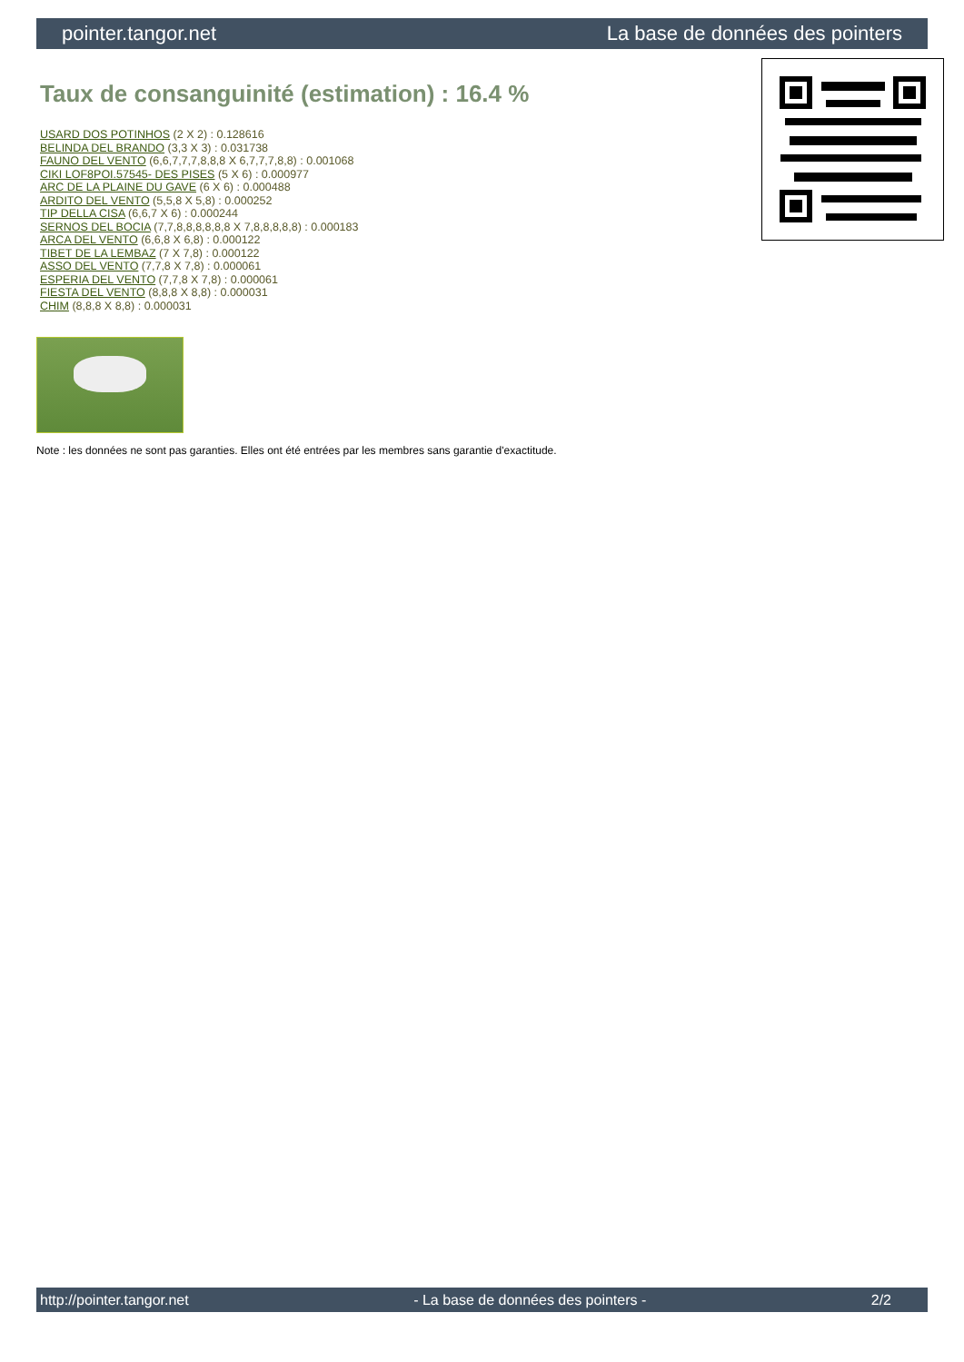pointer.tangor.net La base de données des pointers
Taux de consanguinité (estimation) : 16.4 %
USARD DOS POTINHOS (2 X 2) : 0.128616
BELINDA DEL BRANDO (3,3 X 3) : 0.031738
FAUNO DEL VENTO (6,6,7,7,7,8,8,8 X 6,7,7,7,8,8) : 0.001068
CIKI LOF8POI.57545- DES PISES (5 X 6) : 0.000977
ARC DE LA PLAINE DU GAVE (6 X 6) : 0.000488
ARDITO DEL VENTO (5,5,8 X 5,8) : 0.000252
TIP DELLA CISA (6,6,7 X 6) : 0.000244
SERNOS DEL BOCIA (7,7,8,8,8,8,8,8 X 7,8,8,8,8,8) : 0.000183
ARCA DEL VENTO (6,6,8 X 6,8) : 0.000122
TIBET DE LA LEMBAZ (7 X 7,8) : 0.000122
ASSO DEL VENTO (7,7,8 X 7,8) : 0.000061
ESPERIA DEL VENTO (7,7,8 X 7,8) : 0.000061
FIESTA DEL VENTO (8,8,8 X 8,8) : 0.000031
CHIM (8,8,8 X 8,8) : 0.000031
Note : les données ne sont pas garanties. Elles ont été entrées par les membres sans garantie d'exactitude.
http://pointer.tangor.net - La base de données des pointers - 2/2